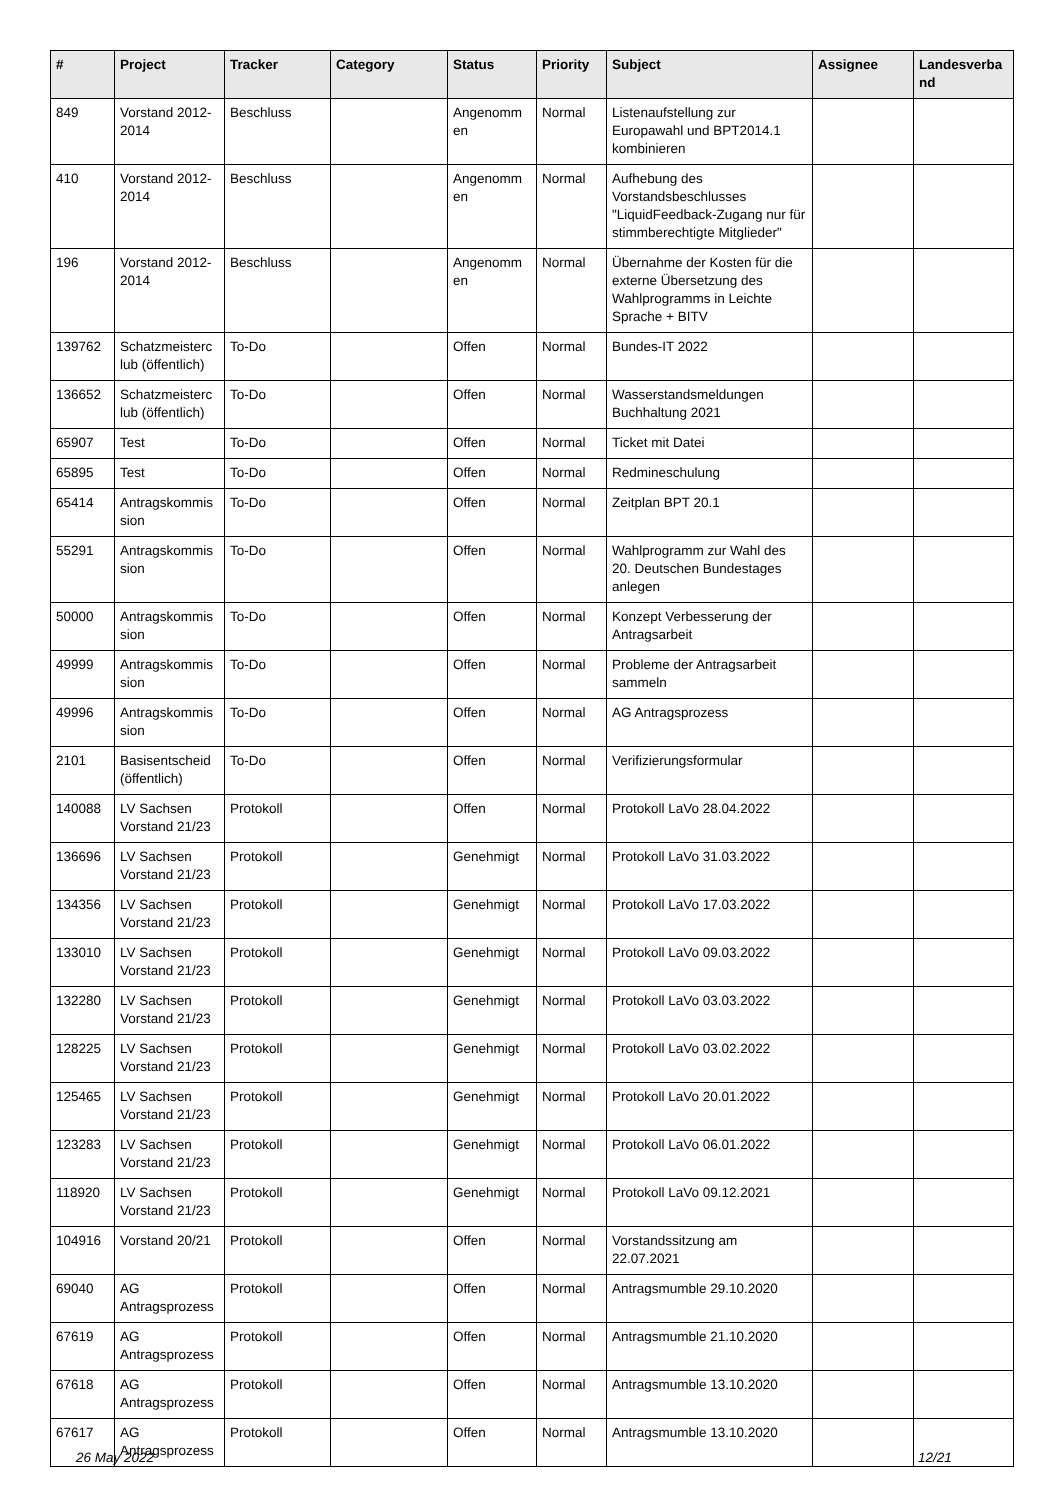| # | Project | Tracker | Category | Status | Priority | Subject | Assignee | Landesverba nd |
| --- | --- | --- | --- | --- | --- | --- | --- | --- |
| 849 | Vorstand 2012-2014 | Beschluss | | Angenomm en | Normal | Listenaufstellung zur Europawahl und BPT2014.1 kombinieren | | |
| 410 | Vorstand 2012-2014 | Beschluss | | Angenomm en | Normal | Aufhebung des Vorstandsbeschlusses "LiquidFeedback-Zugang nur für stimmberechtigte Mitglieder" | | |
| 196 | Vorstand 2012-2014 | Beschluss | | Angenomm en | Normal | Übernahme der Kosten für die externe Übersetzung des Wahlprogramms in Leichte Sprache + BITV | | |
| 139762 | Schatzmeisterc lub (öffentlich) | To-Do | | Offen | Normal | Bundes-IT 2022 | | |
| 136652 | Schatzmeisterc lub (öffentlich) | To-Do | | Offen | Normal | Wasserstandsmeldungen Buchhaltung 2021 | | |
| 65907 | Test | To-Do | | Offen | Normal | Ticket mit Datei | | |
| 65895 | Test | To-Do | | Offen | Normal | Redmineschulung | | |
| 65414 | Antragskommis sion | To-Do | | Offen | Normal | Zeitplan BPT 20.1 | | |
| 55291 | Antragskommis sion | To-Do | | Offen | Normal | Wahlprogramm zur Wahl des 20. Deutschen Bundestages anlegen | | |
| 50000 | Antragskommis sion | To-Do | | Offen | Normal | Konzept Verbesserung der Antragsarbeit | | |
| 49999 | Antragskommis sion | To-Do | | Offen | Normal | Probleme der Antragsarbeit sammeln | | |
| 49996 | Antragskommis sion | To-Do | | Offen | Normal | AG Antragsprozess | | |
| 2101 | Basisentscheid (öffentlich) | To-Do | | Offen | Normal | Verifizierungsformular | | |
| 140088 | LV Sachsen Vorstand 21/23 | Protokoll | | Offen | Normal | Protokoll LaVo 28.04.2022 | | |
| 136696 | LV Sachsen Vorstand 21/23 | Protokoll | | Genehmigt | Normal | Protokoll LaVo 31.03.2022 | | |
| 134356 | LV Sachsen Vorstand 21/23 | Protokoll | | Genehmigt | Normal | Protokoll LaVo 17.03.2022 | | |
| 133010 | LV Sachsen Vorstand 21/23 | Protokoll | | Genehmigt | Normal | Protokoll LaVo 09.03.2022 | | |
| 132280 | LV Sachsen Vorstand 21/23 | Protokoll | | Genehmigt | Normal | Protokoll LaVo 03.03.2022 | | |
| 128225 | LV Sachsen Vorstand 21/23 | Protokoll | | Genehmigt | Normal | Protokoll LaVo 03.02.2022 | | |
| 125465 | LV Sachsen Vorstand 21/23 | Protokoll | | Genehmigt | Normal | Protokoll LaVo 20.01.2022 | | |
| 123283 | LV Sachsen Vorstand 21/23 | Protokoll | | Genehmigt | Normal | Protokoll LaVo 06.01.2022 | | |
| 118920 | LV Sachsen Vorstand 21/23 | Protokoll | | Genehmigt | Normal | Protokoll LaVo 09.12.2021 | | |
| 104916 | Vorstand 20/21 | Protokoll | | Offen | Normal | Vorstandssitzung am 22.07.2021 | | |
| 69040 | AG Antragsprozess | Protokoll | | Offen | Normal | Antragsmumble 29.10.2020 | | |
| 67619 | AG Antragsprozess | Protokoll | | Offen | Normal | Antragsmumble 21.10.2020 | | |
| 67618 | AG Antragsprozess | Protokoll | | Offen | Normal | Antragsmumble 13.10.2020 | | |
| 67617 | AG Antragsprozess | Protokoll | | Offen | Normal | Antragsmumble 13.10.2020 | | |
26 May 2022 12/21